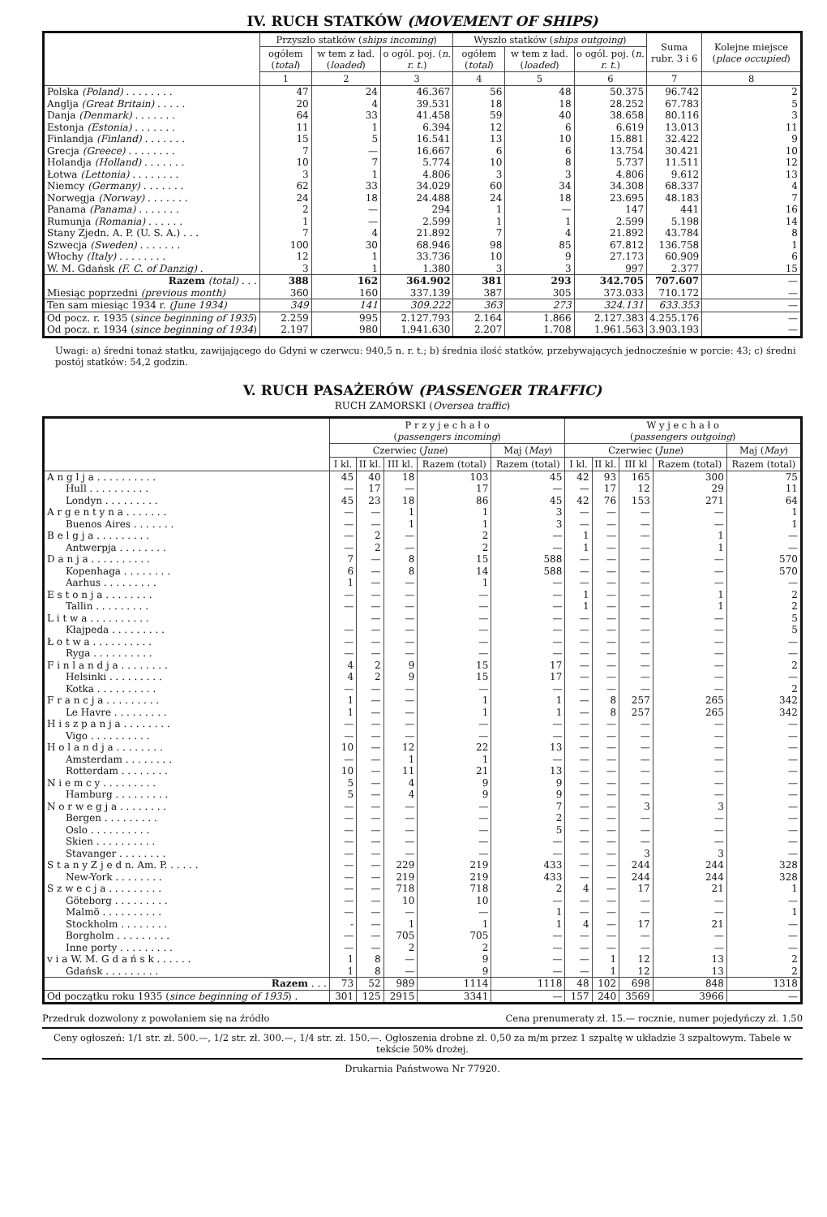IV. RUCH STATKÓW (MOVEMENT OF SHIPS)
| | Przyszło statków ( ships incoming ) | | | Wyszło statków ( ships outgoing ) | | | Suma rubr. 3 i 6 | Kolejne miejsce ( place occupied ) |
| --- | --- | --- | --- | --- | --- | --- | --- | --- |
| | ogółem ( total ) | w tem z ład. ( loaded ) | o ogól. poj. ( n. r. t. ) | ogółem ( total ) | w tem z ład. ( loaded ) | o ogól. poj. ( n. r. t. ) | | |
| | 1 | 2 | 3 | 4 | 5 | 6 | 7 | 8 |
| Polska (Poland) . . . . . . . . | 47 | 24 | 46.367 | 56 | 48 | 50.375 | 96.742 | 2 |
| Anglja (Great Britain) . . . . . | 20 | 4 | 39.531 | 18 | 18 | 28.252 | 67.783 | 5 |
| Danja (Denmark) . . . . . . . | 64 | 33 | 41.458 | 59 | 40 | 38.658 | 80.116 | 3 |
| Estonja (Estonia) . . . . . . . | 11 | 1 | 6.394 | 12 | 6 | 6.619 | 13.013 | 11 |
| Finlandja (Finland) . . . . . . . | 15 | 5 | 16.541 | 13 | 10 | 15.881 | 32.422 | 9 |
| Grecja (Greece) . . . . . . . . | 7 | — | 16.667 | 6 | 6 | 13.754 | 30.421 | 10 |
| Holandja (Holland) . . . . . . . | 10 | 7 | 5.774 | 10 | 8 | 5.737 | 11.511 | 12 |
| Łotwa (Lettonia) . . . . . . . . | 3 | 1 | 4.806 | 3 | 3 | 4.806 | 9.612 | 13 |
| Niemcy (Germany) . . . . . . . | 62 | 33 | 34.029 | 60 | 34 | 34.308 | 68.337 | 4 |
| Norwegja (Norway) . . . . . . . | 24 | 18 | 24.488 | 24 | 18 | 23.695 | 48.183 | 7 |
| Panama (Panama) . . . . . . . | 2 | — | 294 | 1 | — | 147 | 441 | 16 |
| Rumunja (Romania) . . . . . . | 1 | — | 2.599 | 1 | 1 | 2.599 | 5.198 | 14 |
| Stany Zjedn. A. P. (U. S. A.) . . . | 7 | 4 | 21.892 | 7 | 4 | 21.892 | 43.784 | 8 |
| Szwecja (Sweden) . . . . . . . | 100 | 30 | 68.946 | 98 | 85 | 67.812 | 136.758 | 1 |
| Włochy (Italy) . . . . . . . . | 12 | 1 | 33.736 | 10 | 9 | 27.173 | 60.909 | 6 |
| W. M. Gdańsk (F. C. of Danzig) . | 3 | 1 | 1.380 | 3 | 3 | 997 | 2.377 | 15 |
| Razem (total) . . . | 388 | 162 | 364.902 | 381 | 293 | 342.705 | 707.607 | — |
| Miesiąc poprzedni (previous month) | 360 | 160 | 337.139 | 387 | 305 | 373.033 | 710.172 | — |
| Ten sam miesiąc 1934 r. (June 1934) | 349 | 141 | 309.222 | 363 | 273 | 324.131 | 633.353 | — |
| Od pocz. r. 1935 ( since beginning of 1935 ) | 2.259 | 995 | 2.127.793 | 2.164 | 1.866 | 2.127.383 | 4.255.176 | — |
| Od pocz. r. 1934 ( since beginning of 1934 ) | 2.197 | 980 | 1.941.630 | 2.207 | 1.708 | 1.961.563 | 3.903.193 | — |
Uwagi: a) średni tonaż statku, zawijającego do Gdyni w czerwcu: 940,5 n. r. t.; b) średnia ilość statków, przebywających jednocześnie w porcie: 43; c) średni postój statków: 54,2 godzin.
V. RUCH PASAŻERÓW (PASSENGER TRAFFIC)
RUCH ZAMORSKI (Oversea traffic)
| | P r z y j e c h a ł o ( passengers incoming ) | | | | | W y j e c h a ł o ( passengers outgoing ) | | | | |
| --- | --- | --- | --- | --- | --- | --- | --- | --- | --- | --- |
| | Czerwiec ( June ) | | | | Maj ( May ) | Czerwiec ( June ) | | | | Maj ( May ) |
| | I kl. | II kl. | III kl. | Razem (total) | Razem (total) | I kl. | II kl. | III kl | Razem (total) | Razem (total) |
| A n g l j a . . . . . . . . . . | 45 | 40 | 18 | 103 | 45 | 42 | 93 | 165 | 300 | 75 |
| Hull . . . . . . . . . . | — | 17 | — | 17 | — | — | 17 | 12 | 29 | 11 |
| Londyn . . . . . . . . . | 45 | 23 | 18 | 86 | 45 | 42 | 76 | 153 | 271 | 64 |
| A r g e n t y n a . . . . . . . | — | — | 1 | 1 | 3 | — | — | — | — | 1 |
| Buenos Aires . . . . . . . | — | — | 1 | 1 | 3 | — | — | — | — | 1 |
| B e l g j a . . . . . . . . . | — | 2 | — | 2 | — | 1 | — | — | 1 | — |
| Antwerpja . . . . . . . . | — | 2 | — | 2 | — | 1 | — | — | 1 | — |
| D a n j a . . . . . . . . . . | 7 | — | 8 | 15 | 588 | — | — | — | — | 570 |
| Kopenhaga . . . . . . . . | 6 | — | 8 | 14 | 588 | — | — | — | — | 570 |
| Aarhus . . . . . . . . . | 1 | — | — | 1 | — | — | — | — | — | — |
| E s t o n j a . . . . . . . . | — | — | — | — | — | 1 | — | — | 1 | 2 |
| Tallin . . . . . . . . . | — | — | — | — | — | 1 | — | — | 1 | 2 |
| L i t w a . . . . . . . . . . | | — | — | — | — | — | — | — | — | 5 |
| Kłajpeda . . . . . . . . . | — | — | — | — | — | — | — | — | — | 5 |
| Ł o t w a . . . . . . . . . . | — | — | — | — | — | — | — | — | — | — |
| Ryga . . . . . . . . . . | — | — | — | — | — | — | — | — | — | — |
| F i n l a n d j a . . . . . . . . | 4 | 2 | 9 | 15 | 17 | — | — | — | — | 2 |
| Helsinki . . . . . . . . . | 4 | 2 | 9 | 15 | 17 | — | — | — | — | — |
| Kotka . . . . . . . . . . | — | — | — | — | — | — | — | — | — | 2 |
| F r a n c j a . . . . . . . . . | 1 | — | — | 1 | 1 | — | 8 | 257 | 265 | 342 |
| Le Havre . . . . . . . . . | 1 | — | — | 1 | 1 | — | 8 | 257 | 265 | 342 |
| H i s z p a n j a . . . . . . . . | — | — | — | — | — | — | — | — | — | — |
| Vigo . . . . . . . . . . | — | — | — | — | — | — | — | — | — | — |
| H o l a n d j a . . . . . . . . | 10 | — | 12 | 22 | 13 | — | — | — | — | — |
| Amsterdam . . . . . . . . | — | — | 1 | 1 | — | — | — | — | — | — |
| Rotterdam . . . . . . . . | 10 | — | 11 | 21 | 13 | — | — | — | — | — |
| N i e m c y . . . . . . . . . | 5 | — | 4 | 9 | 9 | — | — | — | — | — |
| Hamburg . . . . . . . . . | 5 | — | 4 | 9 | 9 | — | — | — | — | — |
| N o r w e g j a . . . . . . . . | — | — | — | — | 7 | — | — | 3 | 3 | — |
| Bergen . . . . . . . . . | — | — | — | — | 2 | — | — | — | — | — |
| Oslo . . . . . . . . . . | — | — | — | — | 5 | — | — | — | — | — |
| Skien . . . . . . . . . . | — | — | — | — | — | — | — | — | — | — |
| Stavanger . . . . . . . . | — | — | — | — | — | — | — | 3 | 3 | — |
| S t a n y Z j e d n. Am. P. . . . . . | — | — | 229 | 219 | 433 | — | — | 244 | 244 | 328 |
| New-York . . . . . . . . | — | — | 219 | 219 | 433 | — | — | 244 | 244 | 328 |
| S z w e c j a . . . . . . . . . | — | — | 718 | 718 | 2 | 4 | — | 17 | 21 | 1 |
| Göteborg . . . . . . . . . | — | — | 10 | 10 | — | — | — | — | — | — |
| Malmö . . . . . . . . . . | — | — | — | — | 1 | — | — | — | — | 1 |
| Stockholm . . . . . . . . | - | — | 1 | 1 | 1 | 4 | — | 17 | 21 | — |
| Borgholm . . . . . . . . . | — | — | 705 | 705 | — | — | — | — | — | — |
| Inne porty . . . . . . . . . | — | — | 2 | 2 | — | — | — | — | — | — |
| v i a W. M. G d a ń s k . . . . . . | 1 | 8 | — | 9 | — | — | 1 | 12 | 13 | 2 |
| Gdańsk . . . . . . . . . | 1 | 8 | — | 9 | — | — | 1 | 12 | 13 | 2 |
| Razem . . . | 73 | 52 | 989 | 1114 | 1118 | 48 | 102 | 698 | 848 | 1318 |
| Od początku roku 1935 ( since beginning of 1935 ) . | 301 | 125 | 2915 | 3341 | — | 157 | 240 | 3569 | 3966 | — |
Przedruk dozwolony z powołaniem się na źródło Cena prenumeraty zł. 15.— rocznie, numer pojedyńczy zł. 1.50
Ceny ogłoszeń: 1/1 str. zł. 500.—, 1/2 str. zł. 300.—, 1/4 str. zł. 150.—. Ogłoszenia drobne zł. 0,50 za m/m przez 1 szpaltę w układzie 3 szpaltowym. Tabele w tekście 50% drożej.
Drukarnia Państwowa Nr 77920.